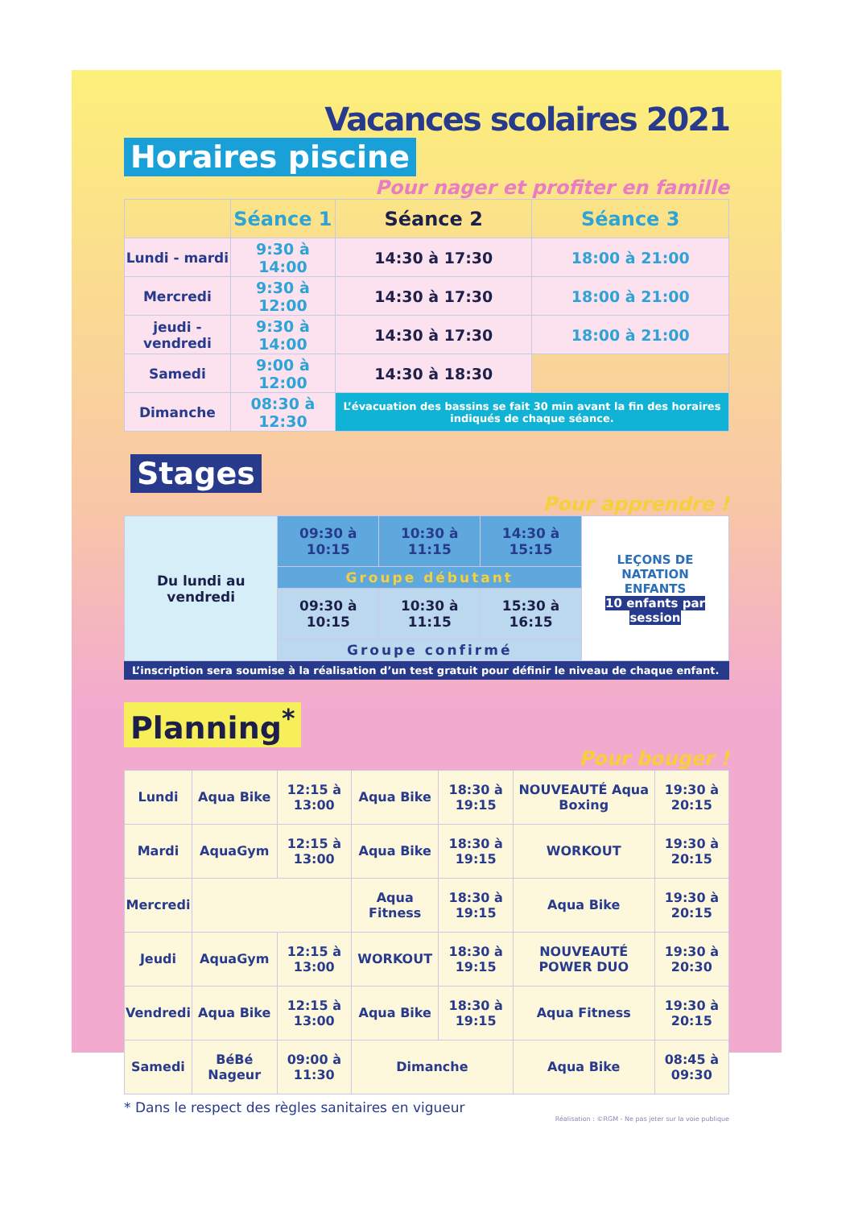Vacances scolaires 2021
Horaires piscine
Pour nager et profiter en famille
| | Séance 1 | Séance 2 | Séance 3 |
| --- | --- | --- | --- |
| Lundi - mardi | 9:30 à 14:00 | 14:30 à 17:30 | 18:00 à 21:00 |
| Mercredi | 9:30 à 12:00 | 14:30 à 17:30 | 18:00 à 21:00 |
| jeudi - vendredi | 9:30 à 14:00 | 14:30 à 17:30 | 18:00 à 21:00 |
| Samedi | 9:00 à 12:00 | 14:30 à 18:30 | |
| Dimanche | 08:30 à 12:30 | L’évacuation des bassins se fait 30 min avant la fin des horaires indiqués de chaque séance. | |
Stages
Pour apprendre !
| Du lundi au vendredi | 09:30 à 10:15 | 10:30 à 11:15 | 14:30 à 15:15 | LEÇONS DE NATATION ENFANTS 10 enfants par session |
| | Groupe débutant | | | |
| | 09:30 à 10:15 | 10:30 à 11:15 | 15:30 à 16:15 | |
| | Groupe confirmé | | | |
L’inscription sera soumise à la réalisation d’un test gratuit pour définir le niveau de chaque enfant.
Planning<sup>*</sup>
Pour bouger !
| Lundi | Aqua Bike | 12:15 à 13:00 | Aqua Bike | 18:30 à 19:15 | NOUVEAUTÉ Aqua Boxing | 19:30 à 20:15 |
| Mardi | AquaGym | 12:15 à 13:00 | Aqua Bike | 18:30 à 19:15 | WORKOUT | 19:30 à 20:15 |
| Mercredi | | | Aqua Fitness | 18:30 à 19:15 | Aqua Bike | 19:30 à 20:15 |
| Jeudi | AquaGym | 12:15 à 13:00 | WORKOUT | 18:30 à 19:15 | NOUVEAUTÉ POWER DUO | 19:30 à 20:30 |
| Vendredi | Aqua Bike | 12:15 à 13:00 | Aqua Bike | 18:30 à 19:15 | Aqua Fitness | 19:30 à 20:15 |
| Samedi | BéBé Nageur | 09:00 à 11:30 | Dimanche | | Aqua Bike | 08:45 à 09:30 |
* Dans le respect des règles sanitaires en vigueur
Réalisation : ©RGM - Ne pas jeter sur la voie publique